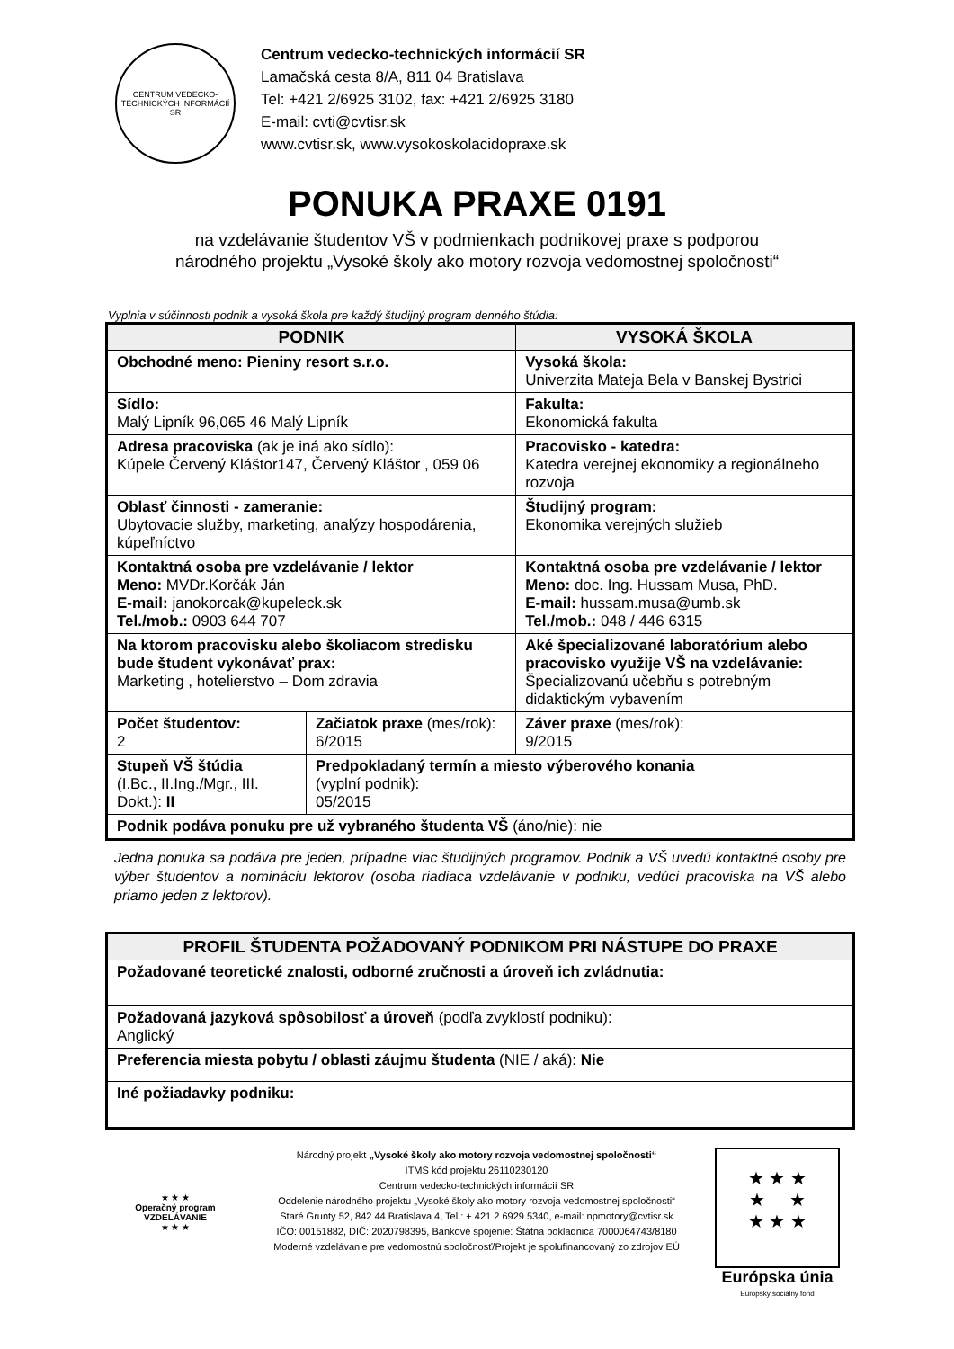CENTRUM VEDECKO-TECHNICKÝCH INFORMÁCIÍ SR
Centrum vedecko-technických informácií SR
Lamačská cesta 8/A, 811 04 Bratislava
Tel: +421 2/6925 3102, fax: +421 2/6925 3180
E-mail: cvti@cvtisr.sk
www.cvtisr.sk, www.vysokoskolacidopraxe.sk
PONUKA PRAXE 0191
na vzdelávanie študentov VŠ v podmienkach podnikovej praxe s podporou
národného projektu „Vysoké školy ako motory rozvoja vedomostnej spoločnosti“
Vyplnia v súčinnosti podnik a vysoká škola pre každý študijný program denného štúdia:
| PODNIK | | VYSOKÁ ŠKOLA | |
| --- | --- | --- | --- |
| Obchodné meno: Pieniny resort s.r.o. | | Vysoká škola: Univerzita Mateja Bela v Banskej Bystrici | |
| Sídlo: Malý Lipník 96,065 46 Malý Lipník | | Fakulta: Ekonomická fakulta | |
| Adresa pracoviska (ak je iná ako sídlo): Kúpele Červený Kláštor147, Červený Kláštor , 059 06 | | Pracovisko - katedra: Katedra verejnej ekonomiky a regionálneho rozvoja | |
| Oblasť činnosti - zameranie: Ubytovacie služby, marketing, analýzy hospodárenia, kúpeľníctvo | | Študijný program: Ekonomika verejných služieb | |
| Kontaktná osoba pre vzdelávanie / lektor Meno: MVDr.Korčák Ján E-mail: janokorcak@kupeleck.sk Tel./mob.: 0903 644 707 | | Kontaktná osoba pre vzdelávanie / lektor Meno: doc. Ing. Hussam Musa, PhD. E-mail: hussam.musa@umb.sk Tel./mob.: 048 / 446 6315 | |
| Na ktorom pracovisku alebo školiacom stredisku bude študent vykonávať prax: Marketing , hotelierstvo – Dom zdravia | | Aké špecializované laboratórium alebo pracovisko využije VŠ na vzdelávanie: Špecializovanú učebňu s potrebným didaktickým vybavením | |
| Počet študentov: 2 | Začiatok praxe (mes/rok): 6/2015 | | Záver praxe (mes/rok): 9/2015 |
| Stupeň VŠ štúdia (I.Bc., II.Ing./Mgr., III. Dokt.): II | Predpokladaný termín a miesto výberového konania (vyplní podnik): 05/2015 | | |
| Podnik podáva ponuku pre už vybraného študenta VŠ (áno/nie): nie | | | |
Jedna ponuka sa podáva pre jeden, prípadne viac študijných programov. Podnik a VŠ uvedú kontaktné osoby pre výber študentov a nomináciu lektorov (osoba riadiaca vzdelávanie v podniku, vedúci pracoviska na VŠ alebo priamo jeden z lektorov).
| PROFIL ŠTUDENTA POŽADOVANÝ PODNIKOM PRI NÁSTUPE DO PRAXE |
| --- |
| Požadované teoretické znalosti, odborné zručnosti a úroveň ich zvládnutia: |
| Požadovaná jazyková spôsobilosť a úroveň (podľa zvyklostí podniku): Anglický |
| Preferencia miesta pobytu / oblasti záujmu študenta (NIE / aká): Nie |
| Iné požiadavky podniku: |
★ ★ ★
Operačný program VZDELÁVANIE
★ ★ ★
Národný projekt „Vysoké školy ako motory rozvoja vedomostnej spoločnosti“
ITMS kód projektu 26110230120
Centrum vedecko-technických informácií SR
Oddelenie národného projektu „Vysoké školy ako motory rozvoja vedomostnej spoločnosti“
Staré Grunty 52, 842 44 Bratislava 4, Tel.: + 421 2 6929 5340, e-mail: npmotory@cvtisr.sk
IČO: 00151882, DIČ: 2020798395, Bankové spojenie: Štátna pokladnica 7000064743/8180
Moderné vzdelávanie pre vedomostnú spoločnosť/Projekt je spolufinancovaný zo zdrojov EÚ
★ ★ ★
★ ★
★ ★ ★
Európska únia
Európsky sociálny fond